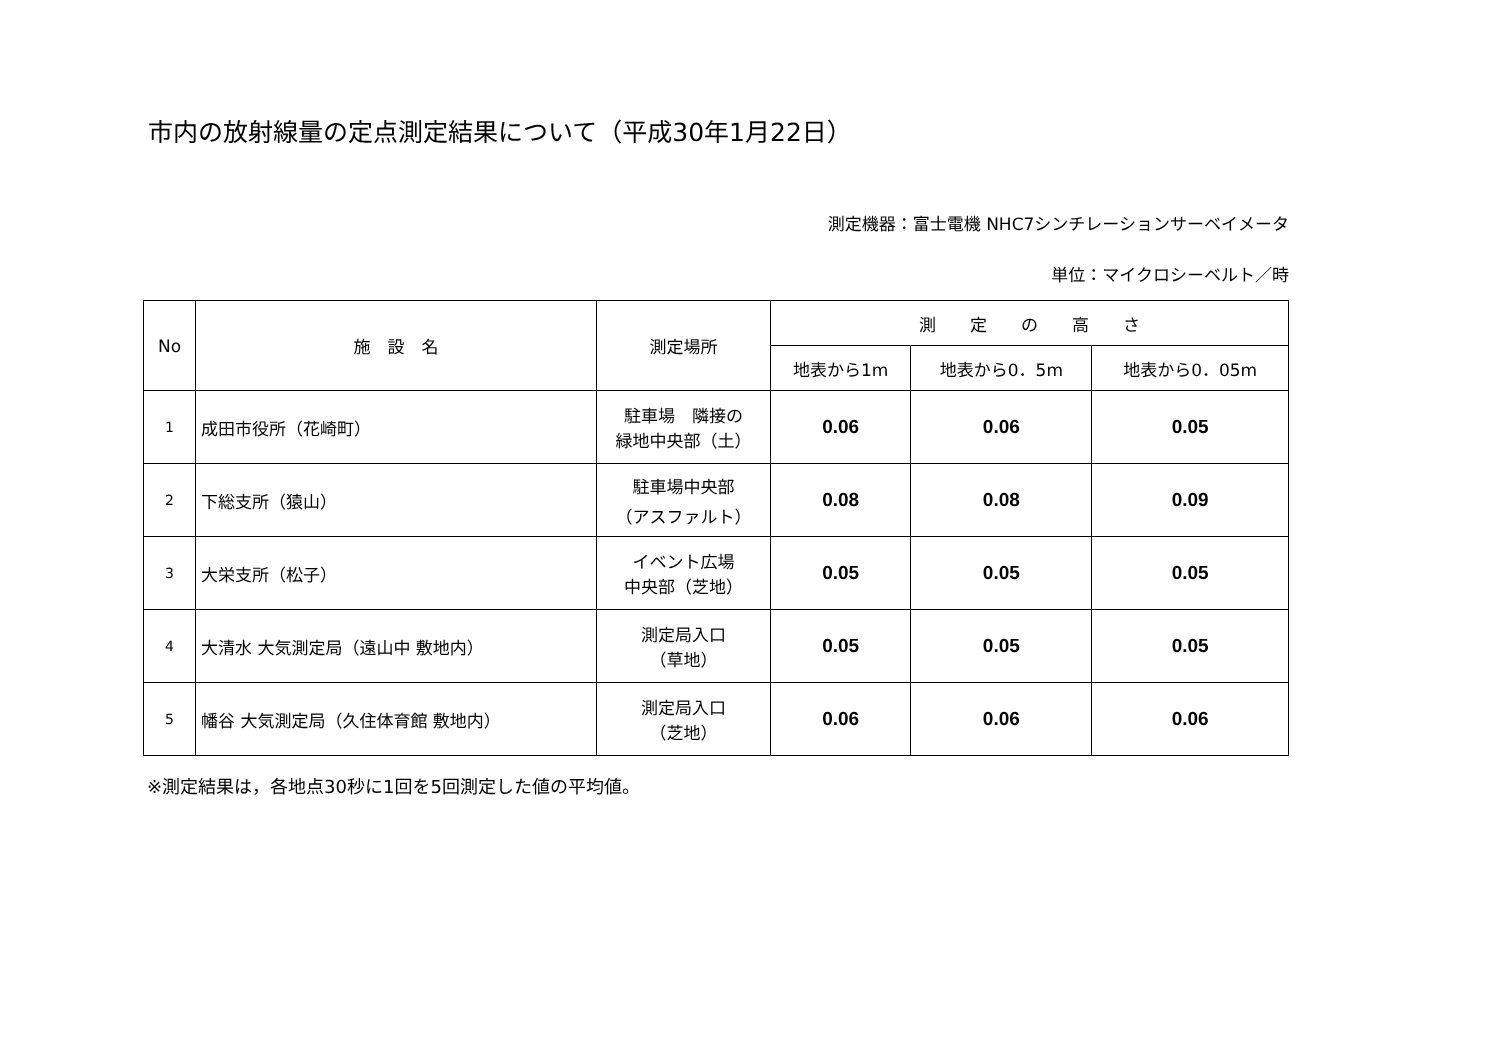市内の放射線量の定点測定結果について（平成30年1月22日）
測定機器：富士電機 NHC7シンチレーションサーベイメータ
単位：マイクロシーベルト／時
| No | 施 設 名 | 測定場所 | 測 定 の 高 さ | | |
| --- | --- | --- | --- | --- | --- |
| | | | 地表から1m | 地表から0．5m | 地表から0．05m |
| 1 | 成田市役所（花崎町） | 駐車場 隣接の 緑地中央部（土） | 0.06 | 0.06 | 0.05 |
| 2 | 下総支所（猿山） | 駐車場中央部 （アスファルト） | 0.08 | 0.08 | 0.09 |
| 3 | 大栄支所（松子） | イベント広場 中央部（芝地） | 0.05 | 0.05 | 0.05 |
| 4 | 大清水 大気測定局（遠山中 敷地内） | 測定局入口 （草地） | 0.05 | 0.05 | 0.05 |
| 5 | 幡谷 大気測定局（久住体育館 敷地内） | 測定局入口 （芝地） | 0.06 | 0.06 | 0.06 |
※測定結果は，各地点30秒に1回を5回測定した値の平均値。